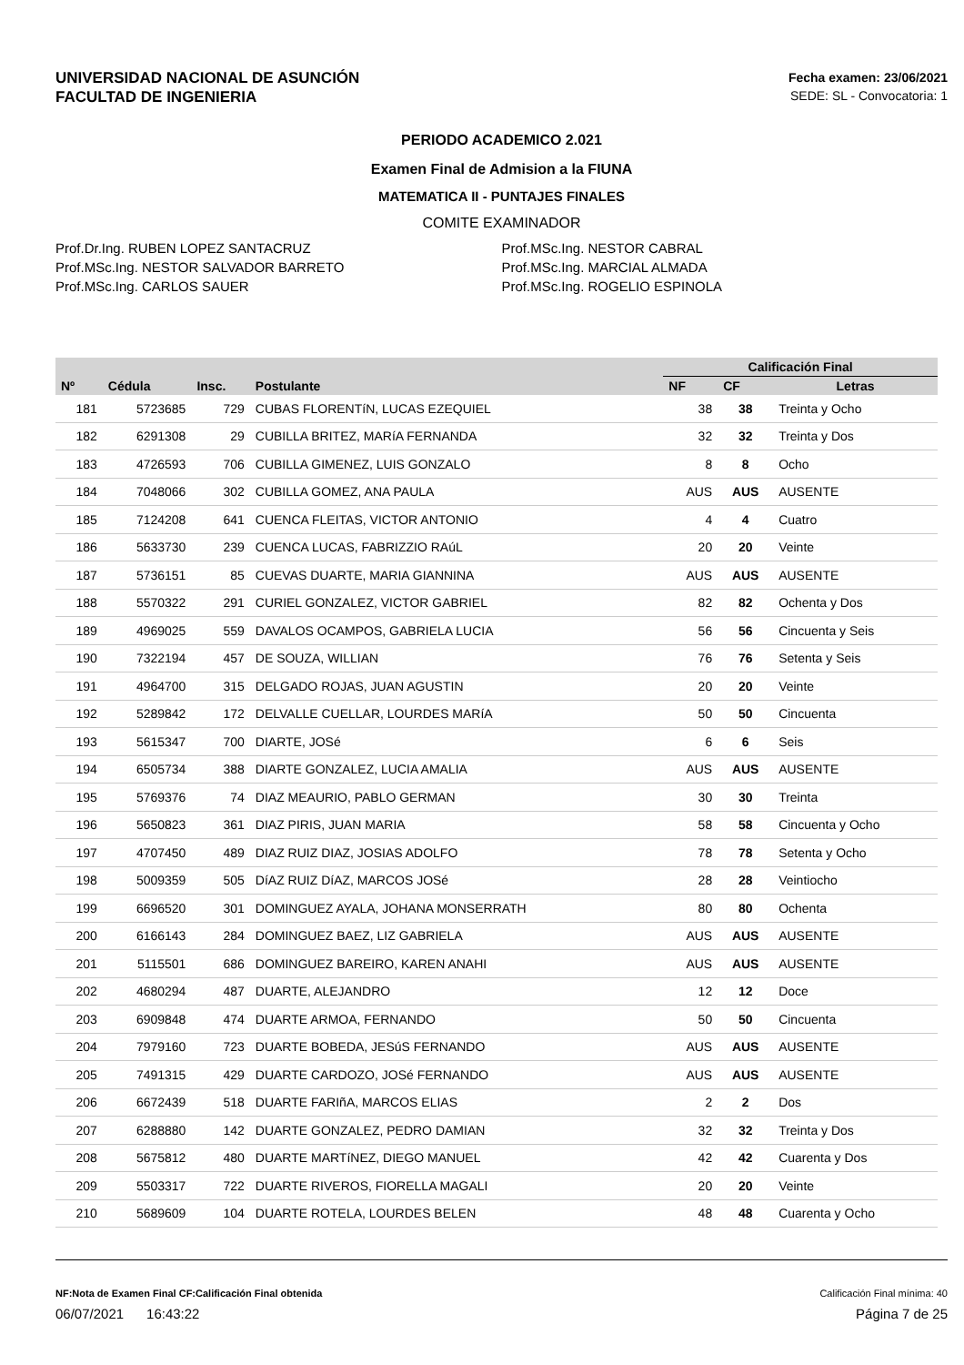UNIVERSIDAD NACIONAL DE ASUNCIÓN
FACULTAD DE INGENIERIA
Fecha examen: 23/06/2021
SEDE: SL - Convocatoria: 1
PERIODO ACADEMICO 2.021
Examen Final de Admision a la FIUNA
MATEMATICA II - PUNTAJES FINALES
COMITE EXAMINADOR
Prof.Dr.Ing. RUBEN LOPEZ SANTACRUZ
Prof.MSc.Ing. NESTOR SALVADOR BARRETO
Prof.MSc.Ing. CARLOS SAUER
Prof.MSc.Ing. NESTOR CABRAL
Prof.MSc.Ing. MARCIAL ALMADA
Prof.MSc.Ing. ROGELIO ESPINOLA
| Nº | Cédula | Insc. | Postulante | Calificación Final | | |
| --- | --- | --- | --- | --- | --- | --- |
| | | | | NF | CF | Letras |
| 181 | 5723685 | 729 | CUBAS FLORENTíN, LUCAS EZEQUIEL | 38 | 38 | Treinta y Ocho |
| 182 | 6291308 | 29 | CUBILLA BRITEZ, MARíA FERNANDA | 32 | 32 | Treinta y Dos |
| 183 | 4726593 | 706 | CUBILLA GIMENEZ, LUIS GONZALO | 8 | 8 | Ocho |
| 184 | 7048066 | 302 | CUBILLA GOMEZ, ANA PAULA | AUS | AUS | AUSENTE |
| 185 | 7124208 | 641 | CUENCA FLEITAS, VICTOR ANTONIO | 4 | 4 | Cuatro |
| 186 | 5633730 | 239 | CUENCA LUCAS, FABRIZZIO RAúL | 20 | 20 | Veinte |
| 187 | 5736151 | 85 | CUEVAS DUARTE, MARIA GIANNINA | AUS | AUS | AUSENTE |
| 188 | 5570322 | 291 | CURIEL GONZALEZ, VICTOR GABRIEL | 82 | 82 | Ochenta y Dos |
| 189 | 4969025 | 559 | DAVALOS OCAMPOS, GABRIELA LUCIA | 56 | 56 | Cincuenta y Seis |
| 190 | 7322194 | 457 | DE SOUZA, WILLIAN | 76 | 76 | Setenta y Seis |
| 191 | 4964700 | 315 | DELGADO ROJAS, JUAN AGUSTIN | 20 | 20 | Veinte |
| 192 | 5289842 | 172 | DELVALLE CUELLAR, LOURDES MARíA | 50 | 50 | Cincuenta |
| 193 | 5615347 | 700 | DIARTE, JOSé | 6 | 6 | Seis |
| 194 | 6505734 | 388 | DIARTE GONZALEZ, LUCIA AMALIA | AUS | AUS | AUSENTE |
| 195 | 5769376 | 74 | DIAZ MEAURIO, PABLO GERMAN | 30 | 30 | Treinta |
| 196 | 5650823 | 361 | DIAZ PIRIS, JUAN MARIA | 58 | 58 | Cincuenta y Ocho |
| 197 | 4707450 | 489 | DIAZ RUIZ DIAZ, JOSIAS ADOLFO | 78 | 78 | Setenta y Ocho |
| 198 | 5009359 | 505 | DíAZ RUIZ DíAZ, MARCOS JOSé | 28 | 28 | Veintiocho |
| 199 | 6696520 | 301 | DOMINGUEZ AYALA, JOHANA MONSERRATH | 80 | 80 | Ochenta |
| 200 | 6166143 | 284 | DOMINGUEZ BAEZ, LIZ GABRIELA | AUS | AUS | AUSENTE |
| 201 | 5115501 | 686 | DOMINGUEZ BAREIRO, KAREN ANAHI | AUS | AUS | AUSENTE |
| 202 | 4680294 | 487 | DUARTE, ALEJANDRO | 12 | 12 | Doce |
| 203 | 6909848 | 474 | DUARTE ARMOA, FERNANDO | 50 | 50 | Cincuenta |
| 204 | 7979160 | 723 | DUARTE BOBEDA, JESúS FERNANDO | AUS | AUS | AUSENTE |
| 205 | 7491315 | 429 | DUARTE CARDOZO, JOSé FERNANDO | AUS | AUS | AUSENTE |
| 206 | 6672439 | 518 | DUARTE FARIñA, MARCOS ELIAS | 2 | 2 | Dos |
| 207 | 6288880 | 142 | DUARTE GONZALEZ, PEDRO DAMIAN | 32 | 32 | Treinta y Dos |
| 208 | 5675812 | 480 | DUARTE MARTíNEZ, DIEGO MANUEL | 42 | 42 | Cuarenta y Dos |
| 209 | 5503317 | 722 | DUARTE RIVEROS, FIORELLA MAGALI | 20 | 20 | Veinte |
| 210 | 5689609 | 104 | DUARTE ROTELA, LOURDES BELEN | 48 | 48 | Cuarenta y Ocho |
NF:Nota de Examen Final CF:Calificación Final obtenida Calificación Final mínima: 40
06/07/2021 16:43:22 Página 7 de 25